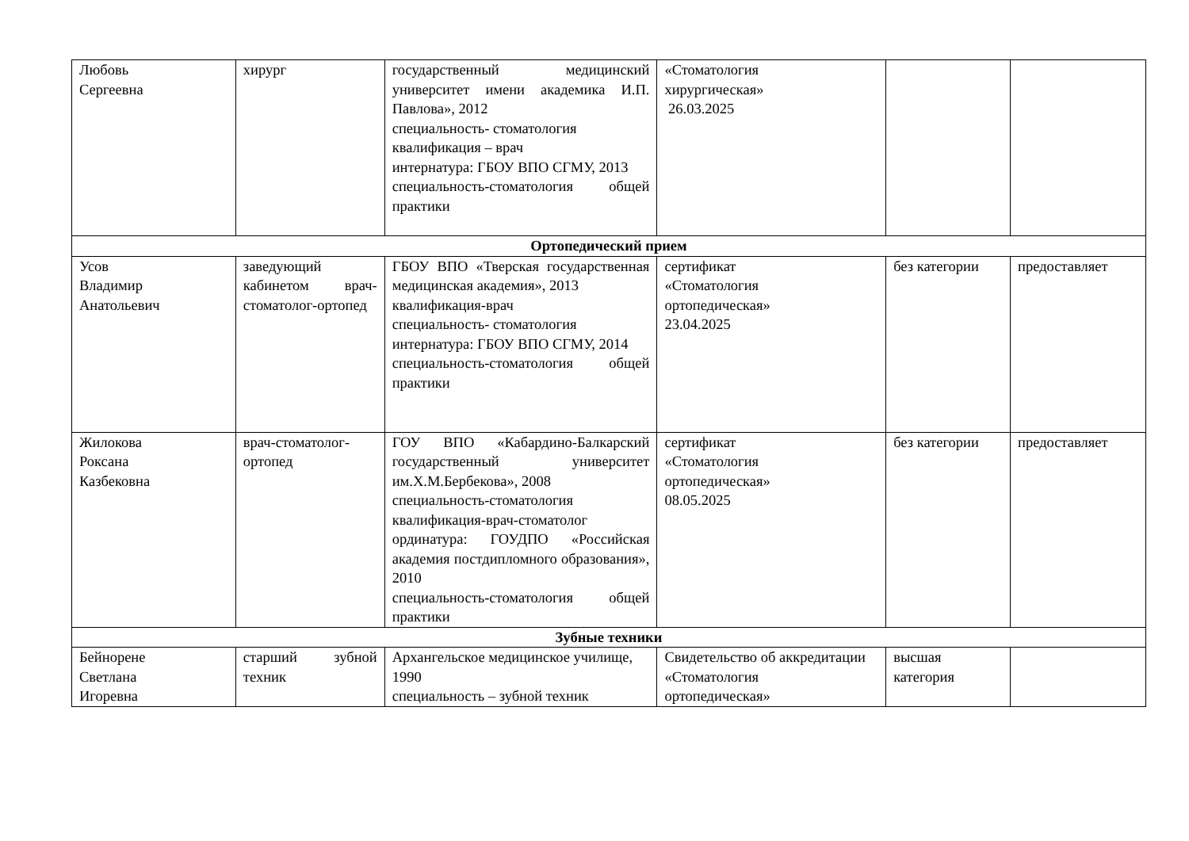| Любовь Сергеевна | хирург | государственный медицинский университет имени академика И.П. Павлова», 2012 специальность- стоматология квалификация – врач интернатура: ГБОУ ВПО СГМУ, 2013 специальность-стоматология общей практики | «Стоматология хирургическая» 26.03.2025 | | |
| Ортопедический прием | | | | | |
| Усов Владимир Анатольевич | заведующий кабинетом врач-стоматолог-ортопед | ГБОУ ВПО «Тверская государственная медицинская академия», 2013 квалификация-врач специальность- стоматология интернатура: ГБОУ ВПО СГМУ, 2014 специальность-стоматология общей практики | сертификат «Стоматология ортопедическая» 23.04.2025 | без категории | предоставляет |
| Жилокова Роксана Казбековна | врач-стоматолог-ортопед | ГОУ ВПО «Кабардино-Балкарский государственный университет им.Х.М.Бербекова», 2008 специальность-стоматология квалификация-врач-стоматолог ординатура: ГОУДПО «Российская академия постдипломного образования», 2010 специальность-стоматология общей практики | сертификат «Стоматология ортопедическая» 08.05.2025 | без категории | предоставляет |
| Зубные техники | | | | | |
| Бейнорене Светлана Игоревна | старший зубной техник | Архангельское медицинское училище, 1990 специальность – зубной техник | Свидетельство об аккредитации «Стоматология ортопедическая» | высшая категория | |